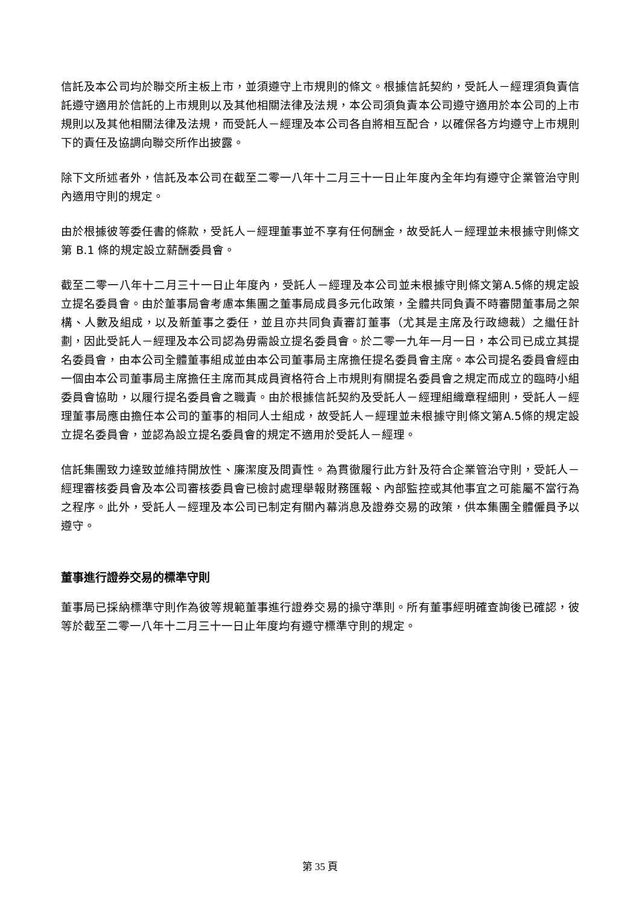信託及本公司均於聯交所主板上市，並須遵守上市規則的條文。根據信託契約，受託人－經理須負責信託遵守適用於信託的上市規則以及其他相關法律及法規，本公司須負責本公司遵守適用於本公司的上市規則以及其他相關法律及法規，而受託人－經理及本公司各自將相互配合，以確保各方均遵守上市規則下的責任及協調向聯交所作出披露。
除下文所述者外，信託及本公司在截至二零一八年十二月三十一日止年度內全年均有遵守企業管治守則內適用守則的規定。
由於根據彼等委任書的條款，受託人－經理董事並不享有任何酬金，故受託人－經理並未根據守則條文第 B.1 條的規定設立薪酬委員會。
截至二零一八年十二月三十一日止年度內，受託人－經理及本公司並未根據守則條文第A.5條的規定設立提名委員會。由於董事局會考慮本集團之董事局成員多元化政策，全體共同負責不時審閱董事局之架構、人數及組成，以及新董事之委任，並且亦共同負責審訂董事（尤其是主席及行政總裁）之繼任計劃，因此受託人－經理及本公司認為毋需設立提名委員會。於二零一九年一月一日，本公司已成立其提名委員會，由本公司全體董事組成並由本公司董事局主席擔任提名委員會主席。本公司提名委員會經由一個由本公司董事局主席擔任主席而其成員資格符合上市規則有關提名委員會之規定而成立的臨時小組委員會協助，以履行提名委員會之職責。由於根據信託契約及受託人－經理組織章程細則，受託人－經理董事局應由擔任本公司的董事的相同人士組成，故受託人－經理並未根據守則條文第A.5條的規定設立提名委員會，並認為設立提名委員會的規定不適用於受託人－經理。
信託集團致力達致並維持開放性、廉潔度及問責性。為貫徹履行此方針及符合企業管治守則，受託人－經理審核委員會及本公司審核委員會已檢討處理舉報財務匯報、內部監控或其他事宜之可能屬不當行為之程序。此外，受託人－經理及本公司已制定有關內幕消息及證券交易的政策，供本集團全體僱員予以遵守。
董事進行證券交易的標準守則
董事局已採納標準守則作為彼等規範董事進行證券交易的操守準則。所有董事經明確查詢後已確認，彼等於截至二零一八年十二月三十一日止年度均有遵守標準守則的規定。
第 35 頁